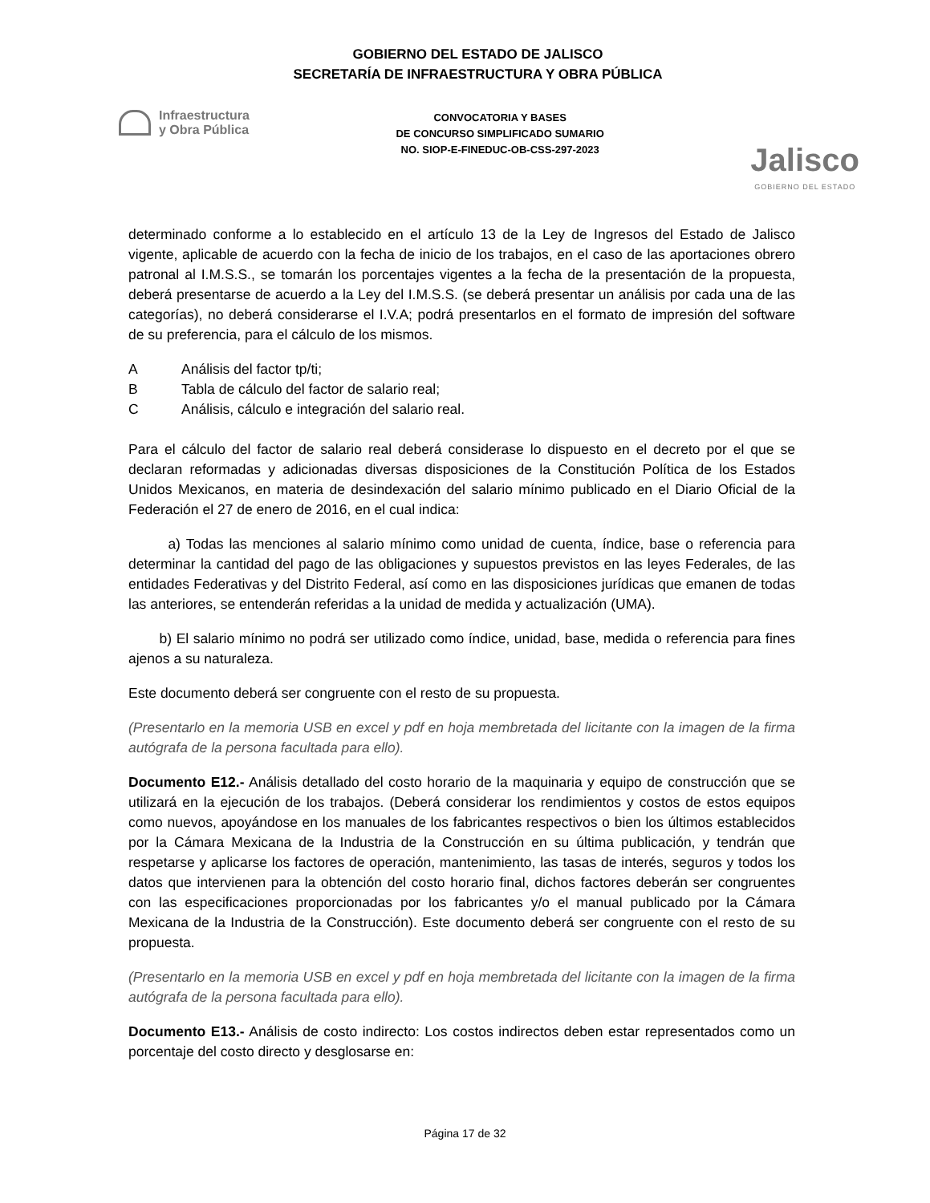GOBIERNO DEL ESTADO DE JALISCO
SECRETARÍA DE INFRAESTRUCTURA Y OBRA PÚBLICA
Infraestructura
y Obra Pública
CONVOCATORIA Y BASES
DE CONCURSO SIMPLIFICADO SUMARIO
NO. SIOP-E-FINEDUC-OB-CSS-297-2023
Jalisco
GOBIERNO DEL ESTADO
determinado conforme a lo establecido en el artículo 13 de la Ley de Ingresos del Estado de Jalisco vigente, aplicable de acuerdo con la fecha de inicio de los trabajos, en el caso de las aportaciones obrero patronal al I.M.S.S., se tomarán los porcentajes vigentes a la fecha de la presentación de la propuesta, deberá presentarse de acuerdo a la Ley del I.M.S.S. (se deberá presentar un análisis por cada una de las categorías), no deberá considerarse el I.V.A; podrá presentarlos en el formato de impresión del software de su preferencia, para el cálculo de los mismos.
A Análisis del factor tp/ti;
B Tabla de cálculo del factor de salario real;
C Análisis, cálculo e integración del salario real.
Para el cálculo del factor de salario real deberá considerase lo dispuesto en el decreto por el que se declaran reformadas y adicionadas diversas disposiciones de la Constitución Política de los Estados Unidos Mexicanos, en materia de desindexación del salario mínimo publicado en el Diario Oficial de la Federación el 27 de enero de 2016, en el cual indica:
a) Todas las menciones al salario mínimo como unidad de cuenta, índice, base o referencia para determinar la cantidad del pago de las obligaciones y supuestos previstos en las leyes Federales, de las entidades Federativas y del Distrito Federal, así como en las disposiciones jurídicas que emanen de todas las anteriores, se entenderán referidas a la unidad de medida y actualización (UMA).
b) El salario mínimo no podrá ser utilizado como índice, unidad, base, medida o referencia para fines ajenos a su naturaleza.
Este documento deberá ser congruente con el resto de su propuesta.
(Presentarlo en la memoria USB en excel y pdf en hoja membretada del licitante con la imagen de la firma autógrafa de la persona facultada para ello).
Documento E12.- Análisis detallado del costo horario de la maquinaria y equipo de construcción que se utilizará en la ejecución de los trabajos. (Deberá considerar los rendimientos y costos de estos equipos como nuevos, apoyándose en los manuales de los fabricantes respectivos o bien los últimos establecidos por la Cámara Mexicana de la Industria de la Construcción en su última publicación, y tendrán que respetarse y aplicarse los factores de operación, mantenimiento, las tasas de interés, seguros y todos los datos que intervienen para la obtención del costo horario final, dichos factores deberán ser congruentes con las especificaciones proporcionadas por los fabricantes y/o el manual publicado por la Cámara Mexicana de la Industria de la Construcción). Este documento deberá ser congruente con el resto de su propuesta.
(Presentarlo en la memoria USB en excel y pdf en hoja membretada del licitante con la imagen de la firma autógrafa de la persona facultada para ello).
Documento E13.- Análisis de costo indirecto: Los costos indirectos deben estar representados como un porcentaje del costo directo y desglosarse en:
Página 17 de 32